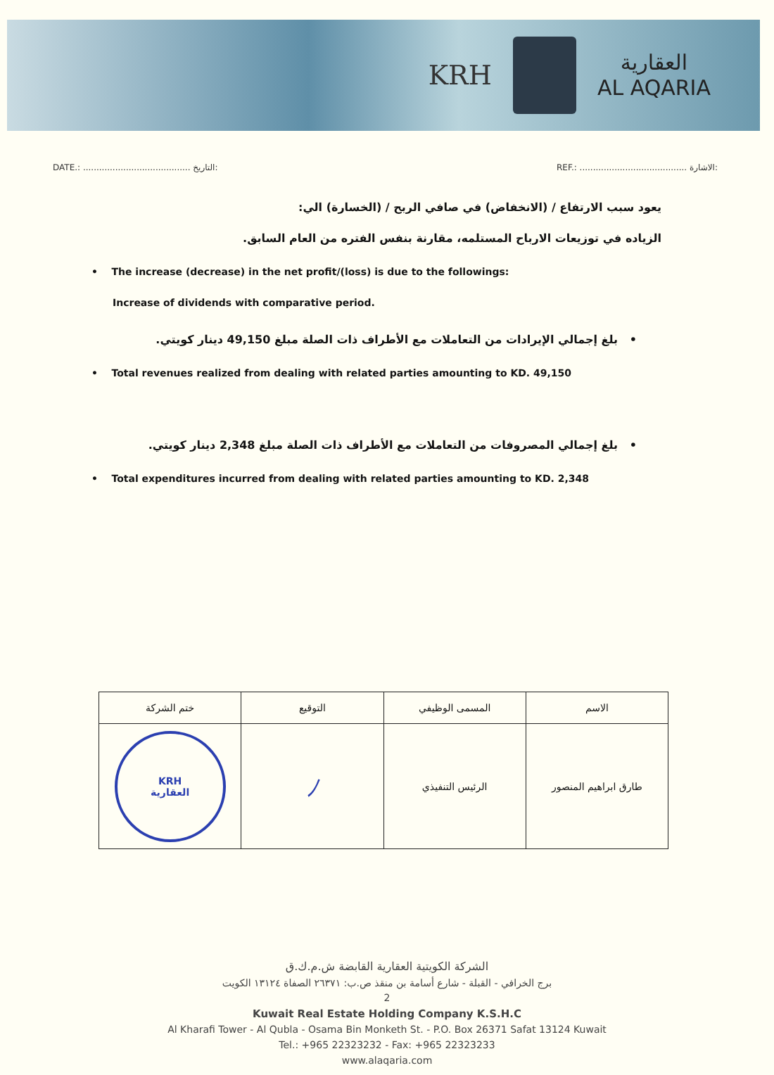KRH
العقارية
AL AQARIA
DATE.: ........................................ التاريخ: REF.: ........................................ الاشارة:
يعود سبب الارتفاع / (الانخفاض) في صافي الربح / (الخسارة) الي:
الزياده في توزيعات الارباح المستلمه، مقارنة بنفس الفتره من العام السابق.
• The increase (decrease) in the net profit/(loss) is due to the followings:
Increase of dividends with comparative period.
• بلغ إجمالي الإيرادات من التعاملات مع الأطراف ذات الصلة مبلغ 49,150 دينار كويتي.
• Total revenues realized from dealing with related parties amounting to KD. 49,150
• بلغ إجمالي المصروفات من التعاملات مع الأطراف ذات الصلة مبلغ 2,348 دينار كويتي.
• Total expenditures incurred from dealing with related parties amounting to KD. 2,348
| الاسم | المسمى الوظيفي | التوقيع | ختم الشركة |
| --- | --- | --- | --- |
| طارق ابراهيم المنصور | الرئيس التنفيذي | ﾉ | KRH العقارية |
الشركة الكويتية العقارية القابضة ش.م.ك.ق
برج الخرافي - القبلة - شارع أسامة بن منقذ ص.ب: ٢٦٣٧١ الصفاة ١٣١٢٤ الكويت
2
Kuwait Real Estate Holding Company K.S.H.C
Al Kharafi Tower - Al Qubla - Osama Bin Monketh St. - P.O. Box 26371 Safat 13124 Kuwait
Tel.: +965 22323232 - Fax: +965 22323233
www.alaqaria.com